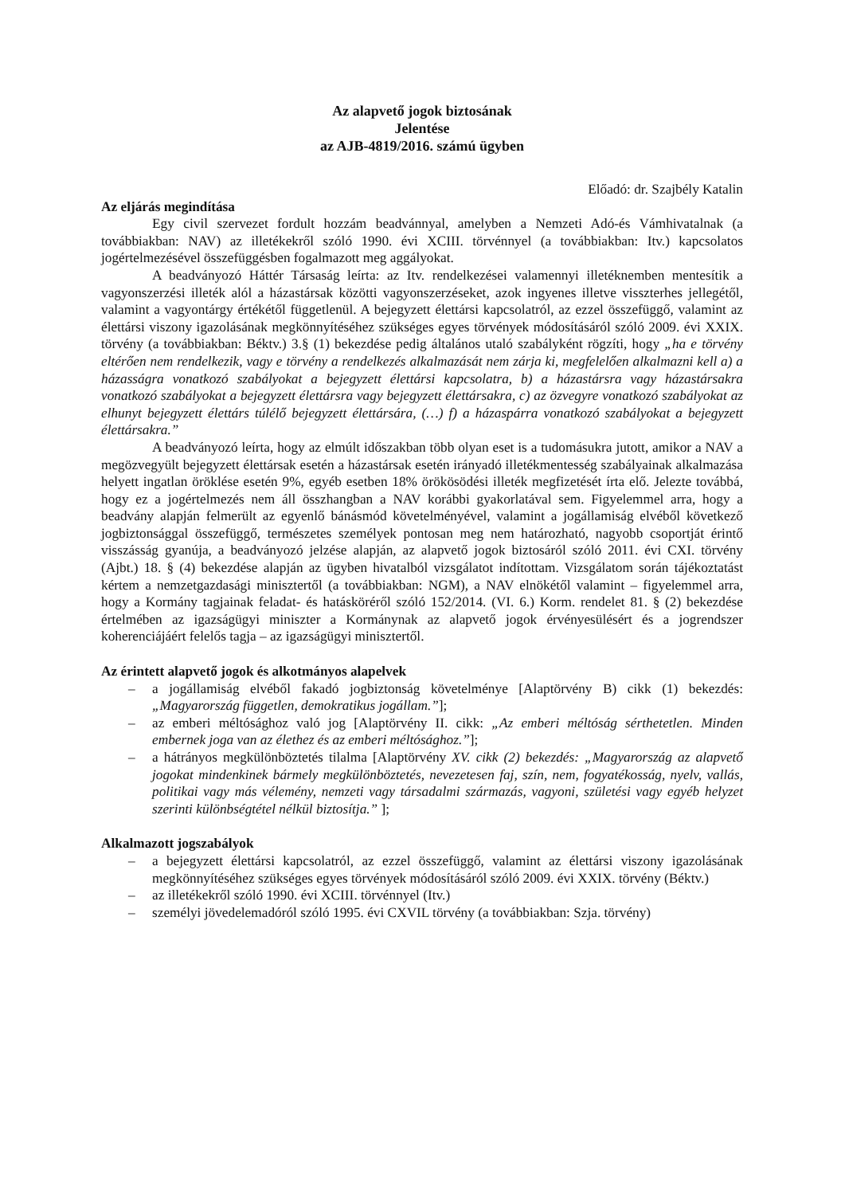Az alapvető jogok biztosának
Jelentése
az AJB-4819/2016. számú ügyben
Előadó: dr. Szajbély Katalin
Az eljárás megindítása
Egy civil szervezet fordult hozzám beadvánnyal, amelyben a Nemzeti Adó-és Vámhivatalnak (a továbbiakban: NAV) az illetékekről szóló 1990. évi XCIII. törvénnyel (a továbbiakban: Itv.) kapcsolatos jogértelmezésével összefüggésben fogalmazott meg aggályokat.
A beadványozó Háttér Társaság leírta: az Itv. rendelkezései valamennyi illetéknemben mentesítik a vagyonszerzési illeték alól a házastársak közötti vagyonszerzéseket, azok ingyenes illetve visszterhes jellegétől, valamint a vagyontárgy értékétől függetlenül. A bejegyzett élettársi kapcsolatról, az ezzel összefüggő, valamint az élettársi viszony igazolásának megkönnyítéséhez szükséges egyes törvények módosításáról szóló 2009. évi XXIX. törvény (a továbbiakban: Béktv.) 3.§ (1) bekezdése pedig általános utaló szabályként rögzíti, hogy „ha e törvény eltérően nem rendelkezik, vagy e törvény a rendelkezés alkalmazását nem zárja ki, megfelelően alkalmazni kell a) a házasságra vonatkozó szabályokat a bejegyzett élettársi kapcsolatra, b) a házastársra vagy házastársakra vonatkozó szabályokat a bejegyzett élettársra vagy bejegyzett élettársakra, c) az özvegyre vonatkozó szabályokat az elhunyt bejegyzett élettárs túlélő bejegyzett élettársára, (…) f) a házaspárra vonatkozó szabályokat a bejegyzett élettársakra.”
A beadványozó leírta, hogy az elmúlt időszakban több olyan eset is a tudomásukra jutott, amikor a NAV a megözvegyült bejegyzett élettársak esetén a házastársak esetén irányadó illetékmentesség szabályainak alkalmazása helyett ingatlan öröklése esetén 9%, egyéb esetben 18% örökösödési illeték megfizetését írta elő. Jelezte továbbá, hogy ez a jogértelmezés nem áll összhangban a NAV korábbi gyakorlatával sem. Figyelemmel arra, hogy a beadvány alapján felmerült az egyenlő bánásmód követelményével, valamint a jogállamiság elvéből következő jogbiztonsággal összefüggő, természetes személyek pontosan meg nem határozható, nagyobb csoportját érintő visszásság gyanúja, a beadványozó jelzése alapján, az alapvető jogok biztosáról szóló 2011. évi CXI. törvény (Ajbt.) 18. § (4) bekezdése alapján az ügyben hivatalból vizsgálatot indítottam. Vizsgálatom során tájékoztatást kértem a nemzetgazdasági minisztertől (a továbbiakban: NGM), a NAV elnökétől valamint – figyelemmel arra, hogy a Kormány tagjainak feladat- és hatásköréről szóló 152/2014. (VI. 6.) Korm. rendelet 81. § (2) bekezdése értelmében az igazságügyi miniszter a Kormánynak az alapvető jogok érvényesülésért és a jogrendszer koherenciájáért felelős tagja – az igazságügyi minisztertől.
Az érintett alapvető jogok és alkotmányos alapelvek
– a jogállamiság elvéből fakadó jogbiztonság követelménye [Alaptörvény B) cikk (1) bekezdés: „Magyarország független, demokratikus jogállam.”];
– az emberi méltósághoz való jog [Alaptörvény II. cikk: „Az emberi méltóság sérthetetlen. Minden embernek joga van az élethez és az emberi méltósághoz.”];
– a hátrányos megkülönböztetés tilalma [Alaptörvény XV. cikk (2) bekezdés: „Magyarország az alapvető jogokat mindenkinek bármely megkülönböztetés, nevezetesen faj, szín, nem, fogyatékosság, nyelv, vallás, politikai vagy más vélemény, nemzeti vagy társadalmi származás, vagyoni, születési vagy egyéb helyzet szerinti különbségtétel nélkül biztosítja.” ];
Alkalmazott jogszabályok
– a bejegyzett élettársi kapcsolatról, az ezzel összefüggő, valamint az élettársi viszony igazolásának megkönnyítéséhez szükséges egyes törvények módosításáról szóló 2009. évi XXIX. törvény (Béktv.)
– az illetékekről szóló 1990. évi XCIII. törvénnyel (Itv.)
– személyi jövedelemadóról szóló 1995. évi CXVIL törvény (a továbbiakban: Szja. törvény)